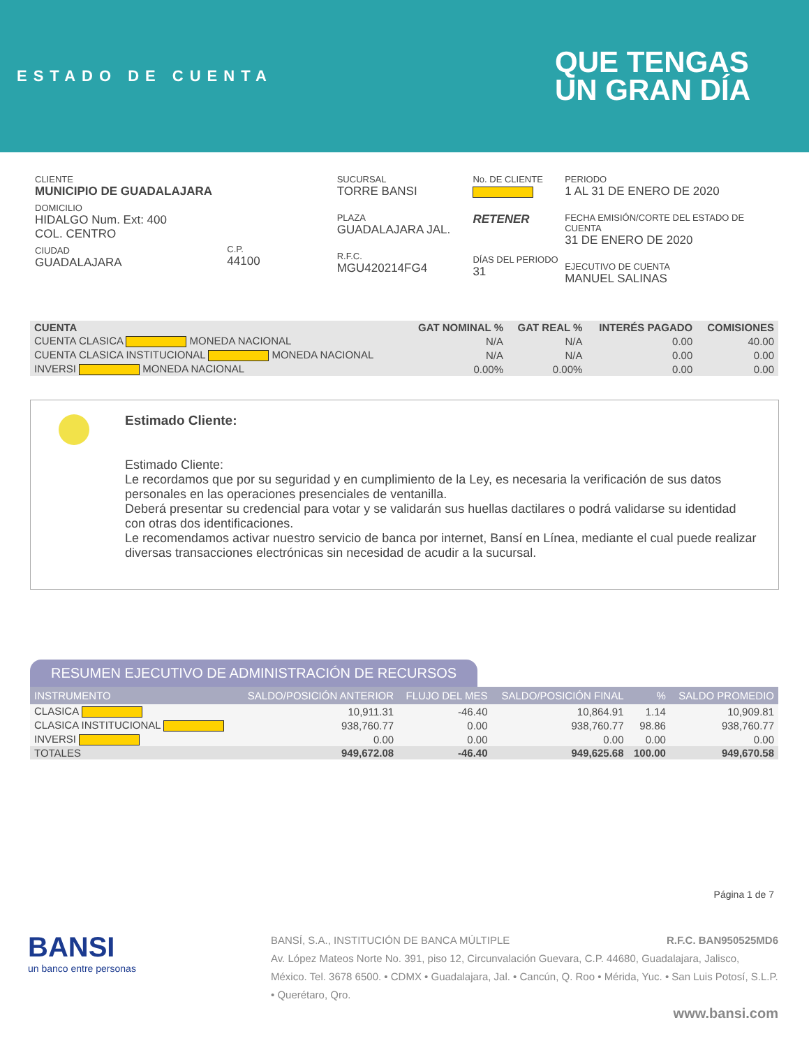ESTADO DE CUENTA
QUE TENGAS
UN GRAN DÍA
CLIENTE
MUNICIPIO DE GUADALAJARA
DOMICILIO
HIDALGO Num. Ext: 400
COL. CENTRO
CIUDAD
GUADALAJARA
C.P.
44100
SUCURSAL
TORRE BANSI
PLAZA
GUADALAJARA JAL.
R.F.C.
MGU420214FG4
No. DE CLIENTE
RETENER
DÍAS DEL PERIODO
31
PERIODO
1 AL 31 DE ENERO DE 2020
FECHA EMISIÓN/CORTE DEL ESTADO DE CUENTA
31 DE ENERO DE 2020
EJECUTIVO DE CUENTA
MANUEL SALINAS
| CUENTA | GAT NOMINAL % | GAT REAL % | INTERÉS PAGADO | COMISIONES |
| --- | --- | --- | --- | --- |
| CUENTA CLASICA MONEDA NACIONAL | N/A | N/A | 0.00 | 40.00 |
| CUENTA CLASICA INSTITUCIONAL MONEDA NACIONAL | N/A | N/A | 0.00 | 0.00 |
| INVERSI MONEDA NACIONAL | 0.00% | 0.00% | 0.00 | 0.00 |
Estimado Cliente:
Estimado Cliente:
Le recordamos que por su seguridad y en cumplimiento de la Ley, es necesaria la verificación de sus datos personales en las operaciones presenciales de ventanilla.
Deberá presentar su credencial para votar y se validarán sus huellas dactilares o podrá validarse su identidad con otras dos identificaciones.
Le recomendamos activar nuestro servicio de banca por internet, Bansí en Línea, mediante el cual puede realizar diversas transacciones electrónicas sin necesidad de acudir a la sucursal.
RESUMEN EJECUTIVO DE ADMINISTRACIÓN DE RECURSOS
| INSTRUMENTO | SALDO/POSICIÓN ANTERIOR | FLUJO DEL MES | SALDO/POSICIÓN FINAL | % | SALDO PROMEDIO |
| --- | --- | --- | --- | --- | --- |
| CLASICA | 10,911.31 | -46.40 | 10,864.91 | 1.14 | 10,909.81 |
| CLASICA INSTITUCIONAL | 938,760.77 | 0.00 | 938,760.77 | 98.86 | 938,760.77 |
| INVERSI | 0.00 | 0.00 | 0.00 | 0.00 | 0.00 |
| TOTALES | 949,672.08 | -46.40 | 949,625.68 | 100.00 | 949,670.58 |
Página 1 de 7
BANSI
un banco entre personas
BANSÍ, S.A., INSTITUCIÓN DE BANCA MÚLTIPLE R.F.C. BAN950525MD6
Av. López Mateos Norte No. 391, piso 12, Circunvalación Guevara, C.P. 44680, Guadalajara, Jalisco, México. Tel. 3678 6500. • CDMX • Guadalajara, Jal. • Cancún, Q. Roo • Mérida, Yuc. • San Luis Potosí, S.L.P. • Querétaro, Qro.
www.bansi.com